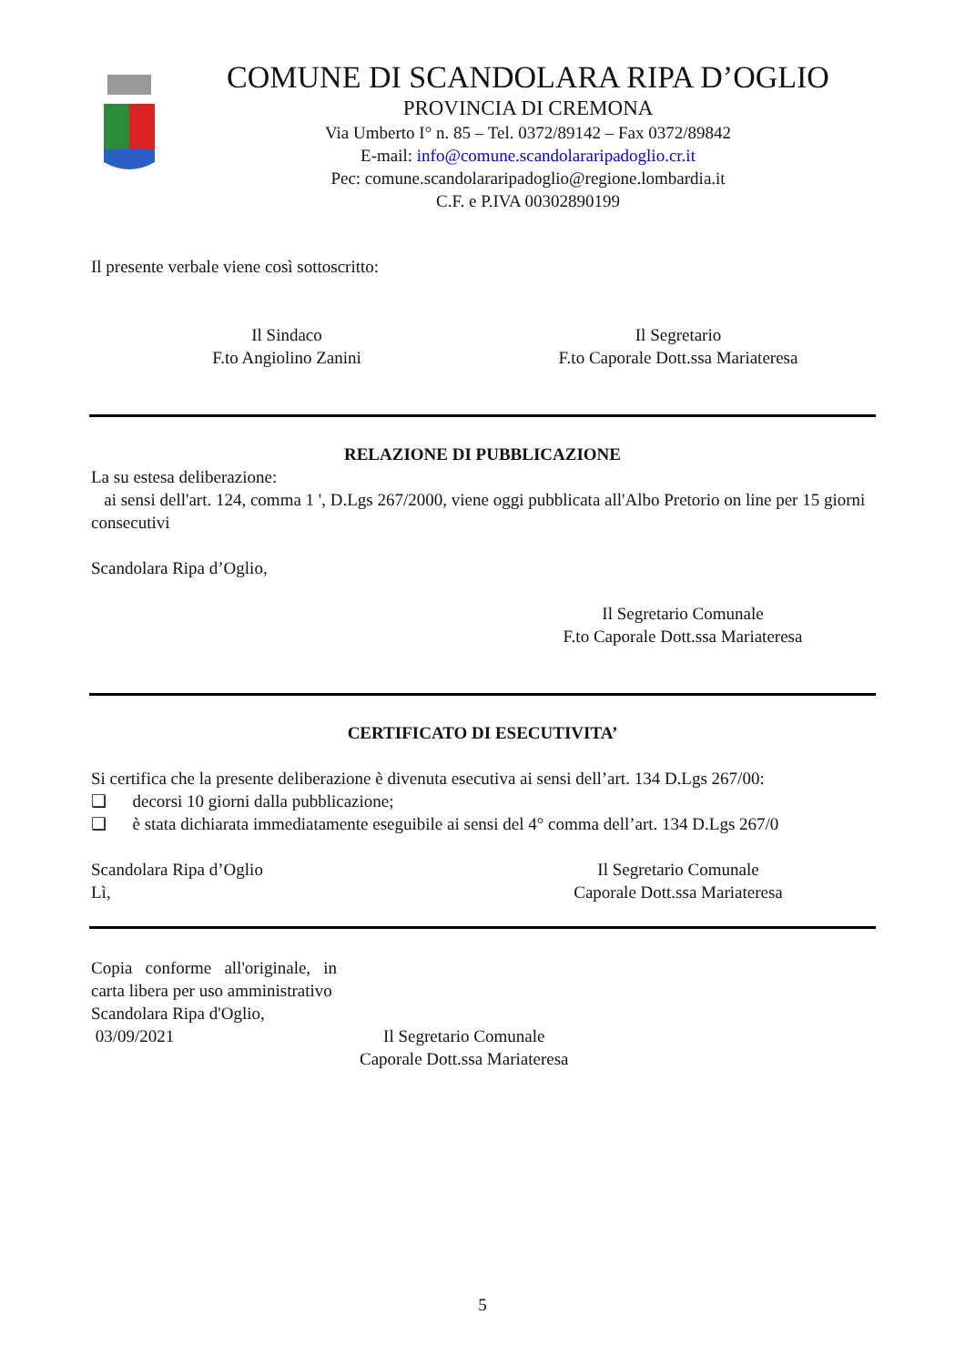COMUNE DI SCANDOLARA RIPA D’OGLIO
PROVINCIA DI CREMONA
Via Umberto I° n. 85 – Tel. 0372/89142 – Fax 0372/89842
E-mail: info@comune.scandolararipadoglio.cr.it
Pec: comune.scandolararipadoglio@regione.lombardia.it
C.F. e P.IVA 00302890199
Il presente verbale viene così sottoscritto:
Il Sindaco
F.to Angiolino Zanini
Il Segretario
F.to Caporale Dott.ssa Mariateresa
RELAZIONE DI PUBBLICAZIONE
La su estesa deliberazione:
ai sensi dell'art. 124, comma 1 ', D.Lgs 267/2000, viene oggi pubblicata all'Albo Pretorio on line per 15 giorni consecutivi
Scandolara Ripa d’Oglio,
Il Segretario Comunale
F.to Caporale Dott.ssa Mariateresa
CERTIFICATO DI ESECUTIVITA’
Si certifica che la presente deliberazione è divenuta esecutiva ai sensi dell’art. 134 D.Lgs 267/00:
❑ decorsi 10 giorni dalla pubblicazione;
❑ è stata dichiarata immediatamente eseguibile ai sensi del 4° comma dell’art. 134 D.Lgs 267/0
Scandolara Ripa d’Oglio
Lì,
Il Segretario Comunale
Caporale Dott.ssa Mariateresa
Copia conforme all'originale, in carta libera per uso amministrativo
Scandolara Ripa d'Oglio,
03/09/2021
Il Segretario Comunale
Caporale Dott.ssa Mariateresa
5